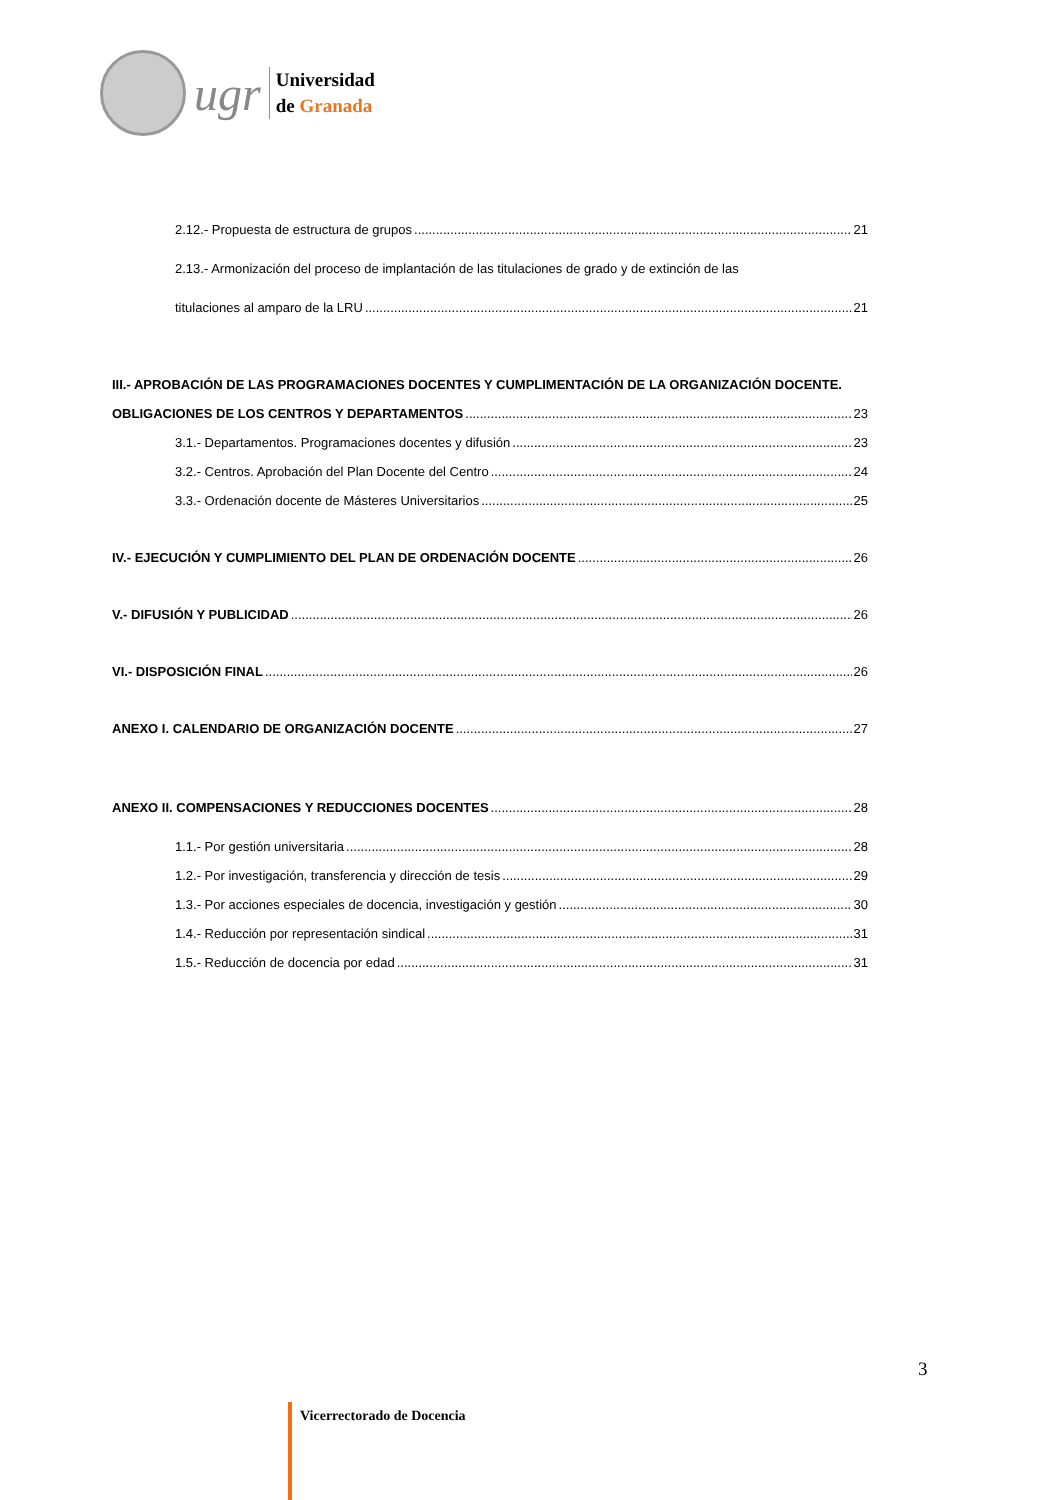ugr
Universidad
de Granada
2.12.- Propuesta de estructura de grupos 21
2.13.- Armonización del proceso de implantación de las titulaciones de grado y de extinción de las
titulaciones al amparo de la LRU 21
III.- APROBACIÓN DE LAS PROGRAMACIONES DOCENTES Y CUMPLIMENTACIÓN DE LA ORGANIZACIÓN DOCENTE.
OBLIGACIONES DE LOS CENTROS Y DEPARTAMENTOS 23
3.1.- Departamentos. Programaciones docentes y difusión 23
3.2.- Centros. Aprobación del Plan Docente del Centro 24
3.3.- Ordenación docente de Másteres Universitarios 25
IV.- EJECUCIÓN Y CUMPLIMIENTO DEL PLAN DE ORDENACIÓN DOCENTE 26
V.- DIFUSIÓN Y PUBLICIDAD 26
VI.- DISPOSICIÓN FINAL 26
ANEXO I. CALENDARIO DE ORGANIZACIÓN DOCENTE 27
ANEXO II. COMPENSACIONES Y REDUCCIONES DOCENTES 28
1.1.- Por gestión universitaria 28
1.2.- Por investigación, transferencia y dirección de tesis 29
1.3.- Por acciones especiales de docencia, investigación y gestión 30
1.4.- Reducción por representación sindical 31
1.5.- Reducción de docencia por edad 31
3
Vicerrectorado de Docencia